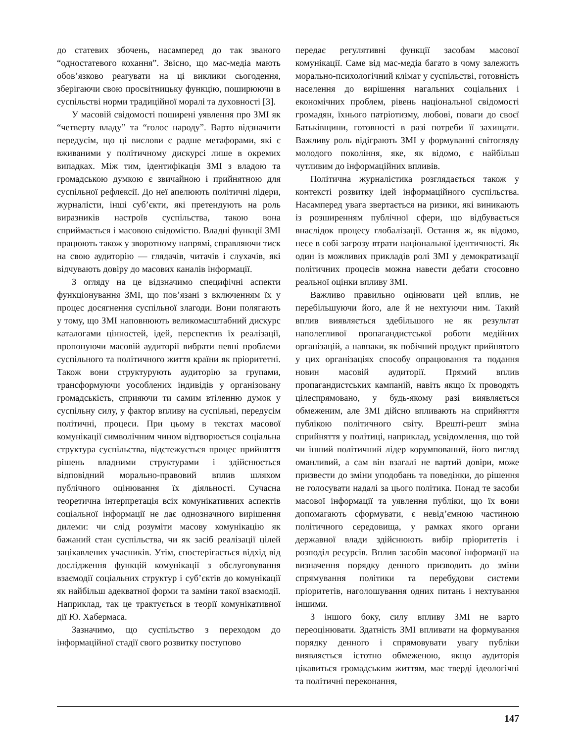до статевих збочень, насамперед до так званого “одностатевого кохання”. Звісно, що мас-медіа мають обов’язково реагувати на ці виклики сьогодення, зберігаючи свою просвітницьку функцію, поширюючи в суспільстві норми традиційної моралі та духовності [3].
У масовій свідомості поширені уявлення про ЗМІ як “четверту владу” та “голос народу”. Варто відзначити передусім, що ці вислови є радше метафорами, які є вживаними у політичному дискурсі лише в окремих випадках. Між тим, ідентифікація ЗМІ з владою та громадською думкою є звичайною і прийнятною для суспільної рефлексії. До неї апелюють політичні лідери, журналісти, інші суб’єкти, які претендують на роль виразників настроїв суспільства, такою вона сприймається і масовою свідомістю. Владні функції ЗМІ працюють також у зворотному напрямі, справляючи тиск на свою аудиторію — глядачів, читачів і слухачів, які відчувають довіру до масових каналів інформації.
З огляду на це відзначимо специфічні аспекти функціонування ЗМІ, що пов’язані з включенням їх у процес досягнення суспільної злагоди. Вони полягають у тому, що ЗМІ наповнюють великомасштабний дискурс каталогами цінностей, ідей, перспектив їх реалізації, пропонуючи масовій аудиторії вибрати певні проблеми суспільного та політичного життя країни як пріоритетні. Також вони структурують аудиторію за групами, трансформуючи уособлених індивідів у організовану громадськість, сприяючи ти самим втіленню думок у суспільну силу, у фактор впливу на суспільні, передусім політичні, процеси. При цьому в текстах масової комунікації символічним чином відтворюється соціальна структура суспільства, відстежується процес прийняття рішень владними структурами і здійснюється відповідний морально-правовий вплив шляхом публічного оцінювання їх діяльності. Сучасна теоретична інтерпретація всіх комунікативних аспектів соціальної інформації не дає однозначного вирішення дилеми: чи слід розуміти масову комунікацію як бажаний стан суспільства, чи як засіб реалізації цілей зацікавлених учасників. Утім, спостерігається відхід від дослідження функцій комунікації з обслуговування взаємодії соціальних структур і суб’єктів до комунікації як найбільш адекватної форми та заміни такої взаємодії. Наприклад, так це трактується в теорії комунікативної дії Ю. Хабермаса.
Зазначимо, що суспільство з переходом до інформаційної стадії свого розвитку поступово
передає регулятивні функції засобам масової комунікації. Саме від мас-медіа багато в чому залежить морально-психологічний клімат у суспільстві, готовність населення до вирішення нагальних соціальних і економічних проблем, рівень національної свідомості громадян, їхнього патріотизму, любові, поваги до своєї Батьківщини, готовності в разі потреби її захищати. Важливу роль відіграють ЗМІ у формуванні світогляду молодого покоління, яке, як відомо, є найбільш чутливим до інформаційних впливів.
Політична журналістика розглядається також у контексті розвитку ідей інформаційного суспільства. Насамперед увага звертається на ризики, які виникають із розширенням публічної сфери, що відбувається внаслідок процесу глобалізації. Остання ж, як відомо, несе в собі загрозу втрати національної ідентичності. Як один із можливих прикладів ролі ЗМІ у демократизації політичних процесів можна навести дебати стосовно реальної оцінки впливу ЗМІ.
Важливо правильно оцінювати цей вплив, не перебільшуючи його, але й не нехтуючи ним. Такий вплив виявляється здебільшого не як результат наполегливої пропагандистської роботи медійних організацій, а навпаки, як побічний продукт прийнятого у цих організаціях способу опрацювання та подання новин масовій аудиторії. Прямий вплив пропагандистських кампаній, навіть якщо їх проводять цілеспрямовано, у будь-якому разі виявляється обмеженим, але ЗМІ дійсно впливають на сприйняття публікою політичного світу. Врешті-решт зміна сприйняття у політиці, наприклад, усвідомлення, що той чи інший політичний лідер корумпований, його вигляд оманливий, а сам він взагалі не вартий довіри, може призвести до зміни уподобань та поведінки, до рішення не голосувати надалі за цього політика. Понад те засоби масової інформації та уявлення публіки, що їх вони допомагають сформувати, є невід’ємною частиною політичного середовища, у рамках якого органи державної влади здійснюють вибір пріоритетів і розподіл ресурсів. Вплив засобів масової інформації на визначення порядку денного призводить до зміни спрямування політики та перебудови системи пріоритетів, наголошування одних питань і нехтування іншими.
З іншого боку, силу впливу ЗМІ не варто переоцінювати. Здатність ЗМІ впливати на формування порядку денного і спрямовувати увагу публіки виявляється істотно обмеженою, якщо аудиторія цікавиться громадським життям, має тверді ідеологічні та політичні переконання,
147